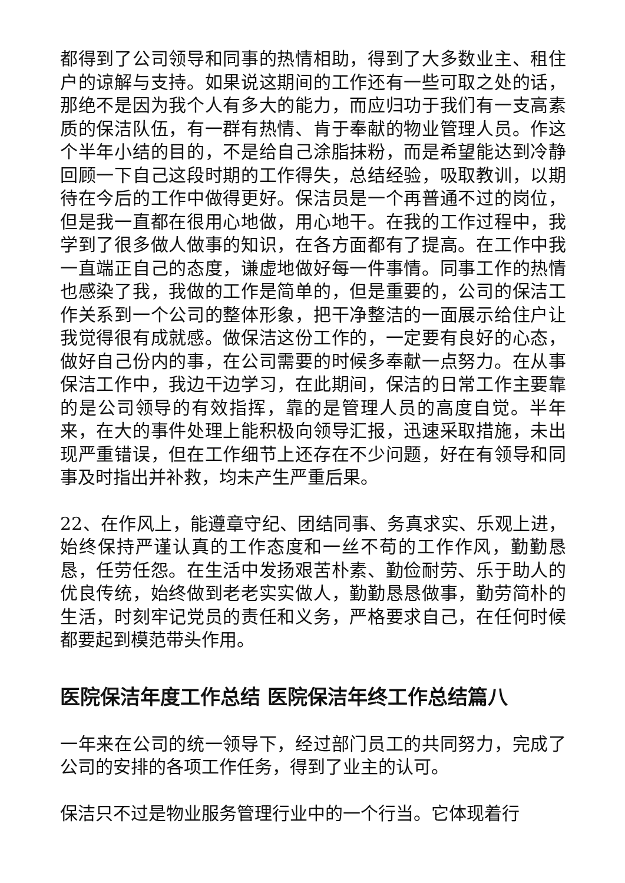都得到了公司领导和同事的热情相助，得到了大多数业主、租住户的谅解与支持。如果说这期间的工作还有一些可取之处的话，那绝不是因为我个人有多大的能力，而应归功于我们有一支高素质的保洁队伍，有一群有热情、肯于奉献的物业管理人员。作这个半年小结的目的，不是给自己涂脂抹粉，而是希望能达到冷静回顾一下自己这段时期的工作得失，总结经验，吸取教训，以期待在今后的工作中做得更好。保洁员是一个再普通不过的岗位，但是我一直都在很用心地做，用心地干。在我的工作过程中，我学到了很多做人做事的知识，在各方面都有了提高。在工作中我一直端正自己的态度，谦虚地做好每一件事情。同事工作的热情也感染了我，我做的工作是简单的，但是重要的，公司的保洁工作关系到一个公司的整体形象，把干净整洁的一面展示给住户让我觉得很有成就感。做保洁这份工作的，一定要有良好的心态，做好自己份内的事，在公司需要的时候多奉献一点努力。在从事保洁工作中，我边干边学习，在此期间，保洁的日常工作主要靠的是公司领导的有效指挥，靠的是管理人员的高度自觉。半年来，在大的事件处理上能积极向领导汇报，迅速采取措施，未出现严重错误，但在工作细节上还存在不少问题，好在有领导和同事及时指出并补救，均未产生严重后果。
22、在作风上，能遵章守纪、团结同事、务真求实、乐观上进，始终保持严谨认真的工作态度和一丝不苟的工作作风，勤勤恳恳，任劳任怨。在生活中发扬艰苦朴素、勤俭耐劳、乐于助人的优良传统，始终做到老老实实做人，勤勤恳恳做事，勤劳简朴的生活，时刻牢记党员的责任和义务，严格要求自己，在任何时候都要起到模范带头作用。
医院保洁年度工作总结 医院保洁年终工作总结篇八
一年来在公司的统一领导下，经过部门员工的共同努力，完成了公司的安排的各项工作任务，得到了业主的认可。
保洁只不过是物业服务管理行业中的一个行当。它体现着行